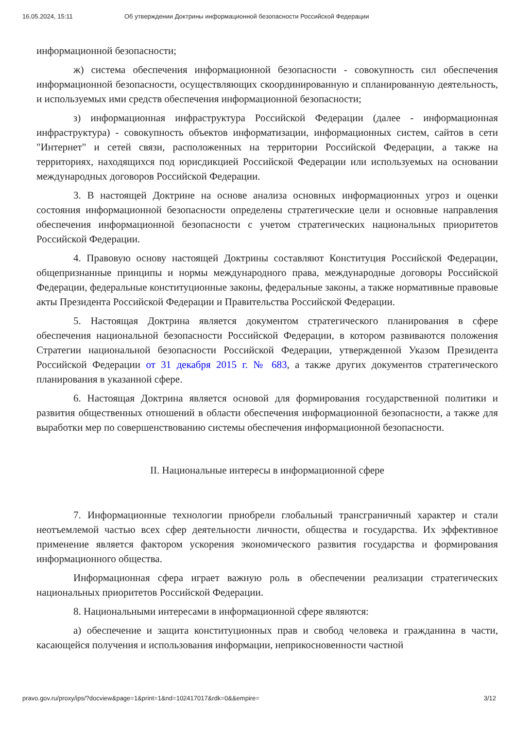16.05.2024, 15:11 Об утверждении Доктрины информационной безопасности Российской Федерации
информационной безопасности;
ж) система обеспечения информационной безопасности - совокупность сил обеспечения информационной безопасности, осуществляющих скоординированную и спланированную деятельность, и используемых ими средств обеспечения информационной безопасности;
з) информационная инфраструктура Российской Федерации (далее - информационная инфраструктура) - совокупность объектов информатизации, информационных систем, сайтов в сети "Интернет" и сетей связи, расположенных на территории Российской Федерации, а также на территориях, находящихся под юрисдикцией Российской Федерации или используемых на основании международных договоров Российской Федерации.
3. В настоящей Доктрине на основе анализа основных информационных угроз и оценки состояния информационной безопасности определены стратегические цели и основные направления обеспечения информационной безопасности с учетом стратегических национальных приоритетов Российской Федерации.
4. Правовую основу настоящей Доктрины составляют Конституция Российской Федерации, общепризнанные принципы и нормы международного права, международные договоры Российской Федерации, федеральные конституционные законы, федеральные законы, а также нормативные правовые акты Президента Российской Федерации и Правительства Российской Федерации.
5. Настоящая Доктрина является документом стратегического планирования в сфере обеспечения национальной безопасности Российской Федерации, в котором развиваются положения Стратегии национальной безопасности Российской Федерации, утвержденной Указом Президента Российской Федерации от 31 декабря 2015 г. № 683, а также других документов стратегического планирования в указанной сфере.
6. Настоящая Доктрина является основой для формирования государственной политики и развития общественных отношений в области обеспечения информационной безопасности, а также для выработки мер по совершенствованию системы обеспечения информационной безопасности.
II. Национальные интересы в информационной сфере
7. Информационные технологии приобрели глобальный трансграничный характер и стали неотъемлемой частью всех сфер деятельности личности, общества и государства. Их эффективное применение является фактором ускорения экономического развития государства и формирования информационного общества.
Информационная сфера играет важную роль в обеспечении реализации стратегических национальных приоритетов Российской Федерации.
8. Национальными интересами в информационной сфере являются:
а) обеспечение и защита конституционных прав и свобод человека и гражданина в части, касающейся получения и использования информации, неприкосновенности частной
pravo.gov.ru/proxy/ips/?docview&page=1&print=1&nd=102417017&rdk=0&&empire= 3/12